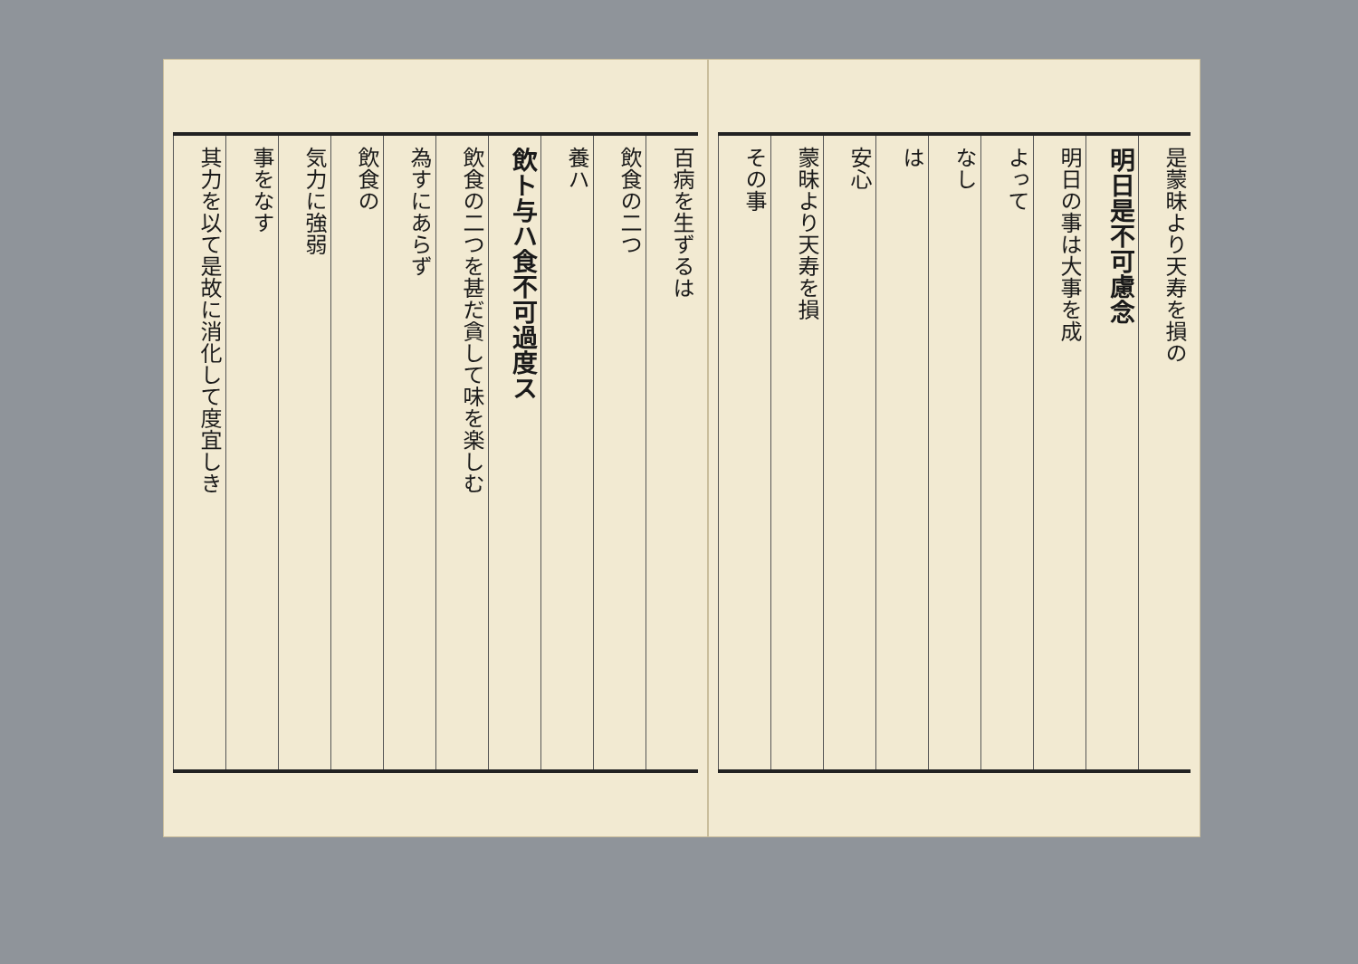百病を生ずるは
飲食の二つ
養ハ
飲ト与ハ食不可過度ス
飲食の二つを甚だ貪して味を楽しむ
為すにあらず
飲食の
気力に強弱
事をなす
其力を以て是故に消化して度宜しき
是蒙昧より天寿を損の
明日是不可慮念
明日の事は大事を成
よって
なし
は
安心
蒙昧より天寿を損
その事